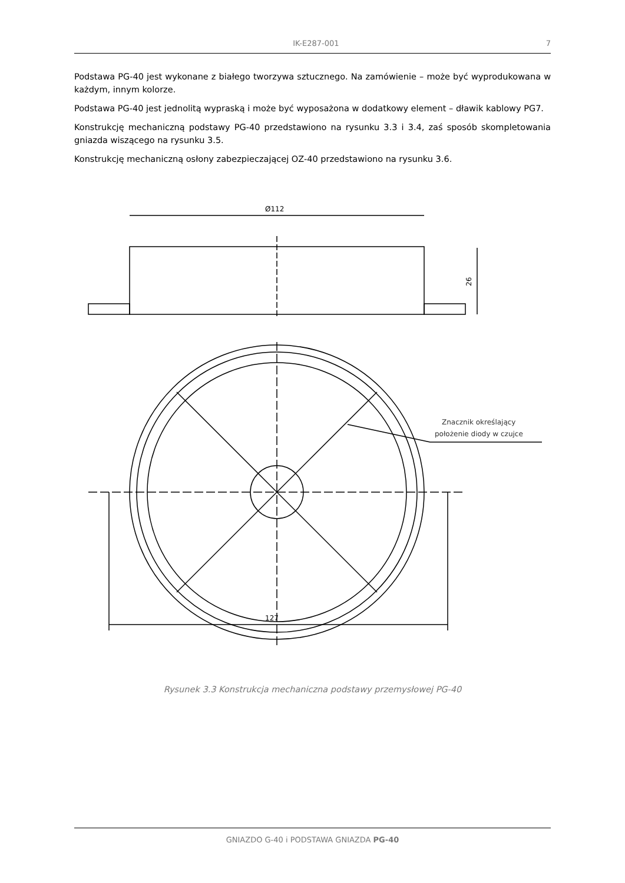IK-E287-001 7
Podstawa PG-40 jest wykonane z białego tworzywa sztucznego. Na zamówienie – może być wyprodukowana w każdym, innym kolorze.
Podstawa PG-40 jest jednolitą wypraską i może być wyposażona w dodatkowy element – dławik kablowy PG7.
Konstrukcję mechaniczną podstawy PG-40 przedstawiono na rysunku 3.3 i 3.4, zaś sposób skompletowania gniazda wiszącego na rysunku 3.5.
Konstrukcję mechaniczną osłony zabezpieczającej OZ-40 przedstawiono na rysunku 3.6.
Ø112
26
127
Znacznik określający
położenie diody w czujce
Rysunek 3.3 Konstrukcja mechaniczna podstawy przemysłowej PG-40
GNIAZDO G-40 i PODSTAWA GNIAZDA PG-40